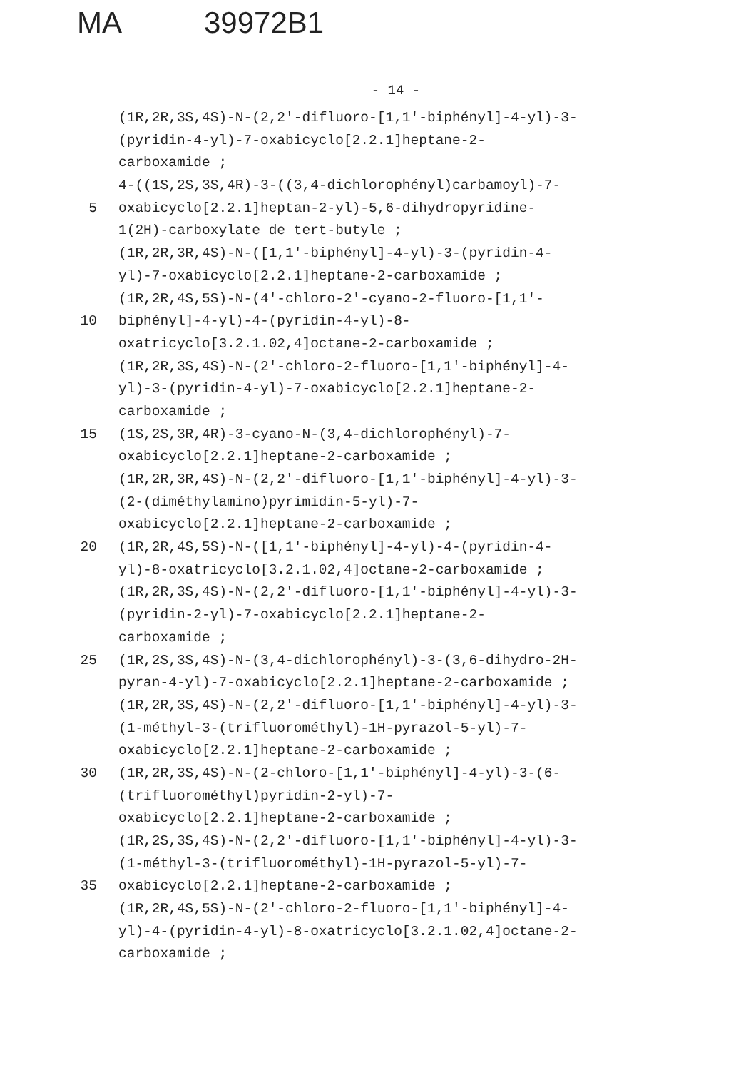MA 39972B1
- 14 -
(1R,2R,3S,4S)-N-(2,2'-difluoro-[1,1'-biphényl]-4-yl)-3-
(pyridin-4-yl)-7-oxabicyclo[2.2.1]heptane-2-
carboxamide ;
4-((1S,2S,3S,4R)-3-((3,4-dichlorophényl)carbamoyl)-7-
5 oxabicyclo[2.2.1]heptan-2-yl)-5,6-dihydropyridine-
1(2H)-carboxylate de tert-butyle ;
(1R,2R,3R,4S)-N-([1,1'-biphényl]-4-yl)-3-(pyridin-4-
yl)-7-oxabicyclo[2.2.1]heptane-2-carboxamide ;
(1R,2R,4S,5S)-N-(4'-chloro-2'-cyano-2-fluoro-[1,1'-
10 biphényl]-4-yl)-4-(pyridin-4-yl)-8-
oxatricyclo[3.2.1.02,4]octane-2-carboxamide ;
(1R,2R,3S,4S)-N-(2'-chloro-2-fluoro-[1,1'-biphényl]-4-
yl)-3-(pyridin-4-yl)-7-oxabicyclo[2.2.1]heptane-2-
carboxamide ;
15 (1S,2S,3R,4R)-3-cyano-N-(3,4-dichlorophényl)-7-
oxabicyclo[2.2.1]heptane-2-carboxamide ;
(1R,2R,3R,4S)-N-(2,2'-difluoro-[1,1'-biphényl]-4-yl)-3-
(2-(diméthylamino)pyrimidin-5-yl)-7-
oxabicyclo[2.2.1]heptane-2-carboxamide ;
20 (1R,2R,4S,5S)-N-([1,1'-biphényl]-4-yl)-4-(pyridin-4-
yl)-8-oxatricyclo[3.2.1.02,4]octane-2-carboxamide ;
(1R,2R,3S,4S)-N-(2,2'-difluoro-[1,1'-biphényl]-4-yl)-3-
(pyridin-2-yl)-7-oxabicyclo[2.2.1]heptane-2-
carboxamide ;
25 (1R,2S,3S,4S)-N-(3,4-dichlorophényl)-3-(3,6-dihydro-2H-
pyran-4-yl)-7-oxabicyclo[2.2.1]heptane-2-carboxamide ;
(1R,2R,3S,4S)-N-(2,2'-difluoro-[1,1'-biphényl]-4-yl)-3-
(1-méthyl-3-(trifluorométhyl)-1H-pyrazol-5-yl)-7-
oxabicyclo[2.2.1]heptane-2-carboxamide ;
30 (1R,2R,3S,4S)-N-(2-chloro-[1,1'-biphényl]-4-yl)-3-(6-
(trifluorométhyl)pyridin-2-yl)-7-
oxabicyclo[2.2.1]heptane-2-carboxamide ;
(1R,2S,3S,4S)-N-(2,2'-difluoro-[1,1'-biphényl]-4-yl)-3-
(1-méthyl-3-(trifluorométhyl)-1H-pyrazol-5-yl)-7-
35 oxabicyclo[2.2.1]heptane-2-carboxamide ;
(1R,2R,4S,5S)-N-(2'-chloro-2-fluoro-[1,1'-biphényl]-4-
yl)-4-(pyridin-4-yl)-8-oxatricyclo[3.2.1.02,4]octane-2-
carboxamide ;